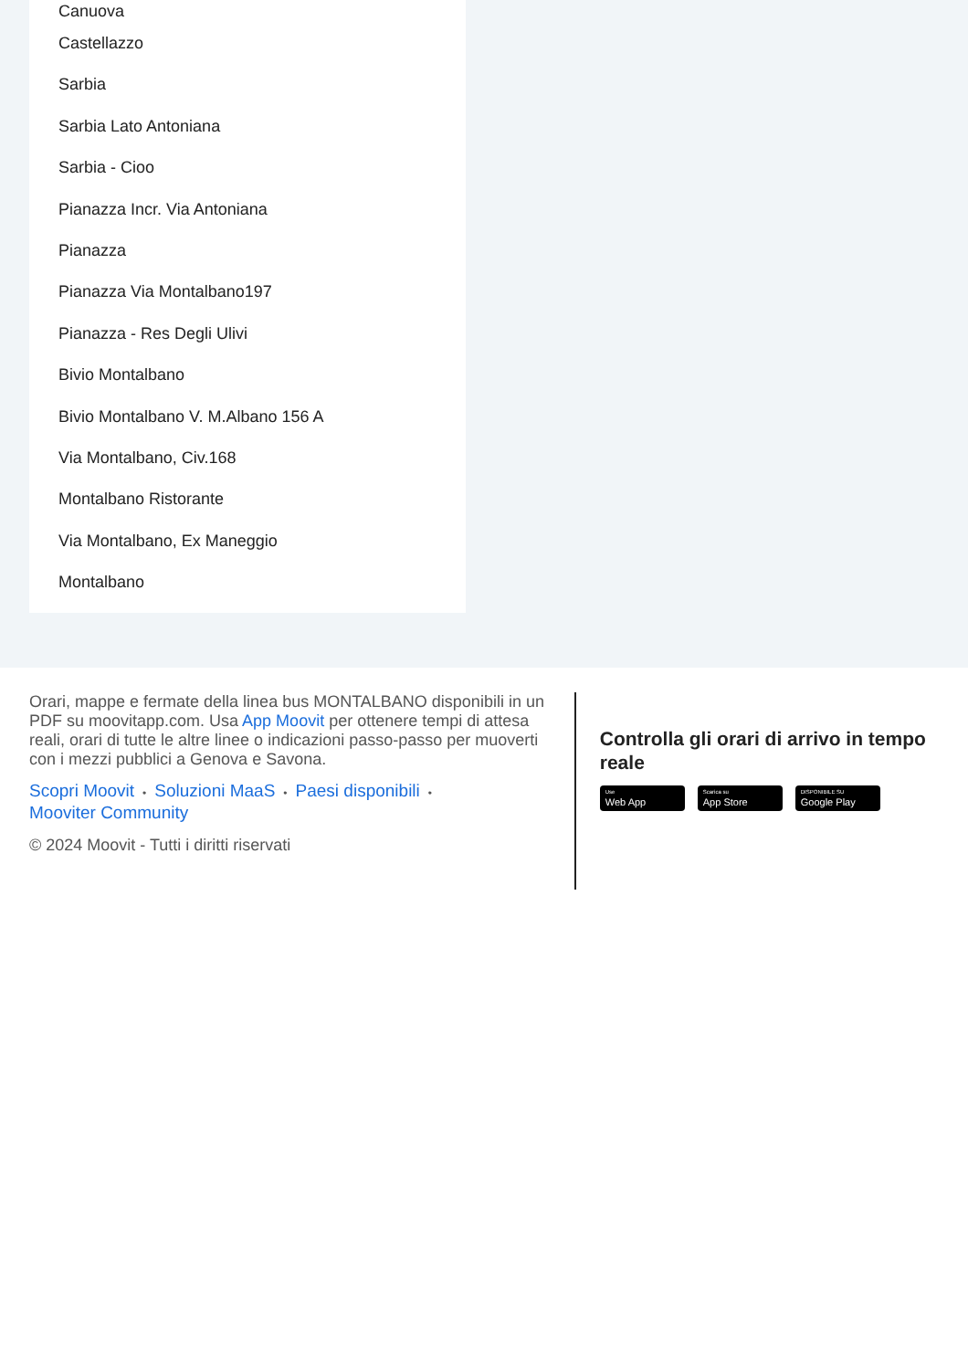Canuova
Castellazzo
Sarbia
Sarbia Lato Antoniana
Sarbia - Cioo
Pianazza Incr. Via Antoniana
Pianazza
Pianazza Via Montalbano197
Pianazza - Res Degli Ulivi
Bivio Montalbano
Bivio Montalbano V. M.Albano 156 A
Via Montalbano, Civ.168
Montalbano Ristorante
Via Montalbano, Ex Maneggio
Montalbano
Orari, mappe e fermate della linea bus MONTALBANO disponibili in un PDF su moovitapp.com. Usa App Moovit per ottenere tempi di attesa reali, orari di tutte le altre linee o indicazioni passo-passo per muoverti con i mezzi pubblici a Genova e Savona.
Scopri Moovit • Soluzioni MaaS • Paesi disponibili •
Mooviter Community
© 2024 Moovit - Tutti i diritti riservati
Controlla gli orari di arrivo in tempo reale
Use
Web App
Scarica su
App Store
DISPONIBILE SU
Google Play